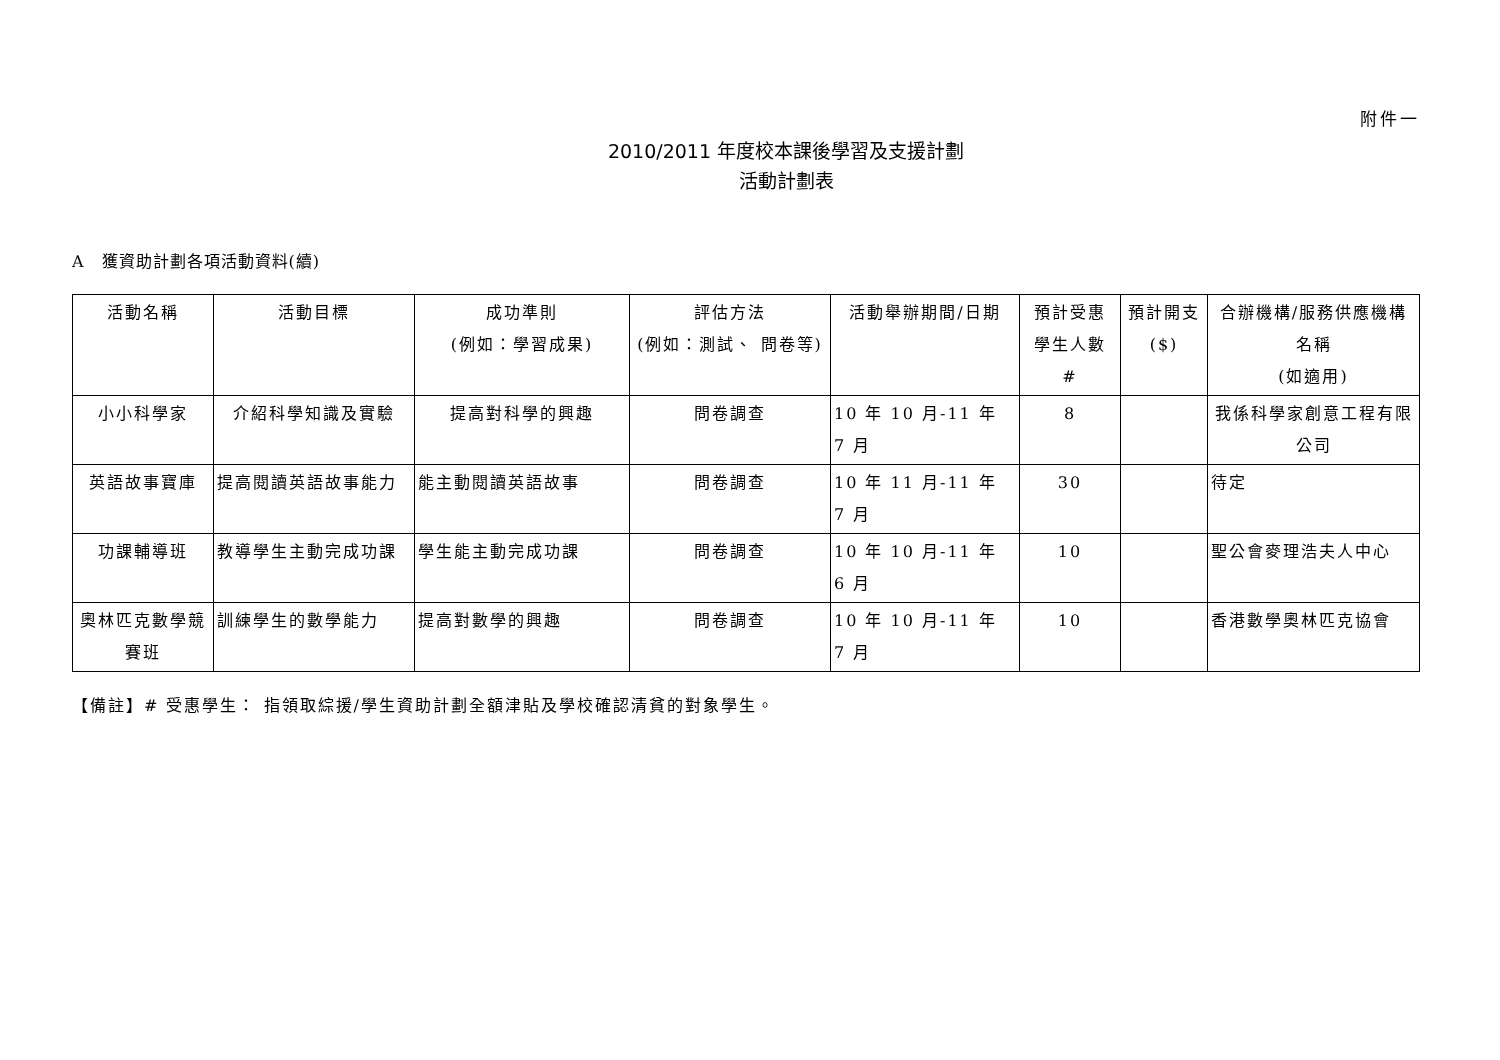附件一
2010/2011 年度校本課後學習及支援計劃
活動計劃表
A　獲資助計劃各項活動資料(續)
| 活動名稱 | 活動目標 | 成功準則 (例如：學習成果) | 評估方法 (例如：測試、 問卷等) | 活動舉辦期間/日期 | 預計受惠 學生人數 # | 預計開支 ($) | 合辦機構/服務供應機構 名稱 (如適用) |
| --- | --- | --- | --- | --- | --- | --- | --- |
| 小小科學家 | 介紹科學知識及實驗 | 提高對科學的興趣 | 問卷調查 | 10 年 10 月-11 年 7 月 | 8 | | 我係科學家創意工程有限公司 |
| 英語故事寶庫 | 提高閱讀英語故事能力 | 能主動閱讀英語故事 | 問卷調查 | 10 年 11 月-11 年 7 月 | 30 | | 待定 |
| 功課輔導班 | 教導學生主動完成功課 | 學生能主動完成功課 | 問卷調查 | 10 年 10 月-11 年 6 月 | 10 | | 聖公會麥理浩夫人中心 |
| 奧林匹克數學競賽班 | 訓練學生的數學能力 | 提高對數學的興趣 | 問卷調查 | 10 年 10 月-11 年 7 月 | 10 | | 香港數學奧林匹克協會 |
【備註】# 受惠學生： 指領取綜援/學生資助計劃全額津貼及學校確認清貧的對象學生。